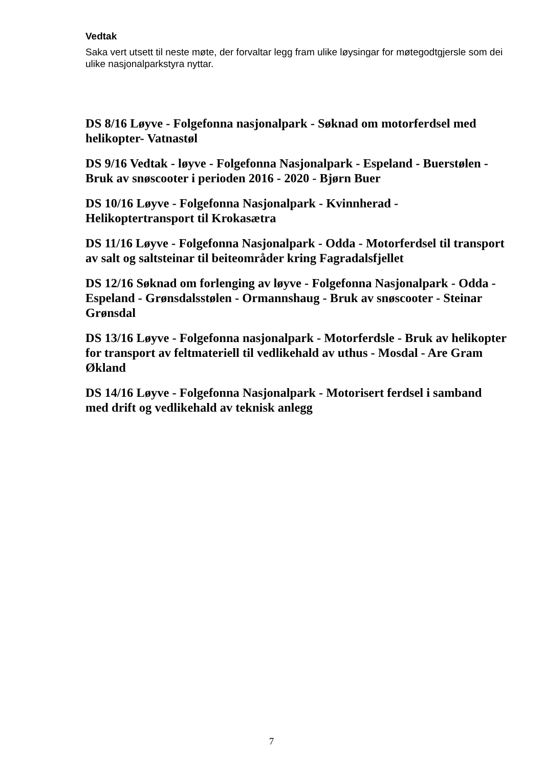Vedtak
Saka vert utsett til neste møte, der forvaltar legg fram ulike løysingar for møtegodtgjersle som dei ulike nasjonalparkstyra nyttar.
DS 8/16 Løyve - Folgefonna nasjonalpark - Søknad om motorferdsel med helikopter- Vatnastøl
DS 9/16 Vedtak - løyve - Folgefonna Nasjonalpark - Espeland - Buerstølen - Bruk av snøscooter i perioden 2016 - 2020 - Bjørn Buer
DS 10/16 Løyve - Folgefonna Nasjonalpark - Kvinnherad - Helikoptertransport til Krokasætra
DS 11/16 Løyve - Folgefonna Nasjonalpark - Odda - Motorferdsel til transport av salt og saltsteinar til beiteområder kring Fagradalsfjellet
DS 12/16 Søknad om forlenging av løyve - Folgefonna Nasjonalpark - Odda - Espeland - Grønsdalsstølen - Ormannshaug - Bruk av snøscooter - Steinar Grønsdal
DS 13/16 Løyve - Folgefonna nasjonalpark - Motorferdsle - Bruk av helikopter for transport av feltmateriell til vedlikehald av uthus - Mosdal - Are Gram Økland
DS 14/16 Løyve - Folgefonna Nasjonalpark - Motorisert ferdsel i samband med drift og vedlikehald av teknisk anlegg
7